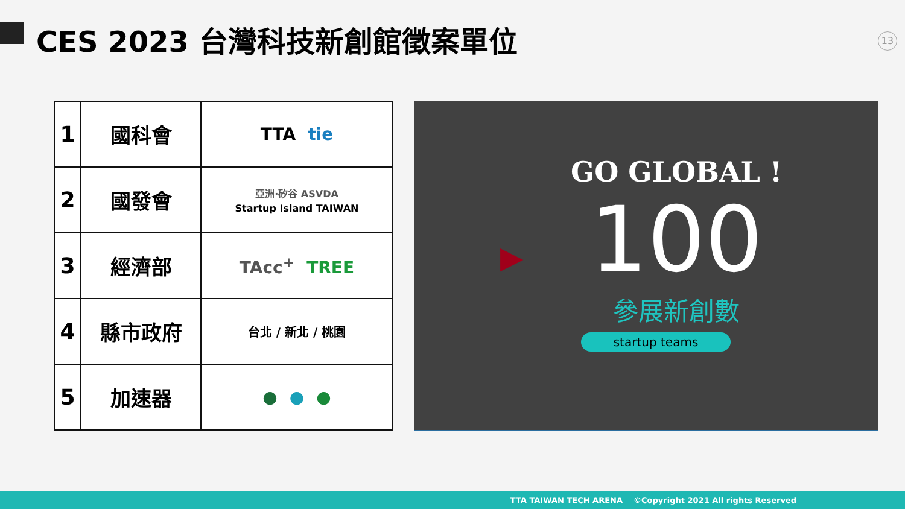CES 2023 台灣科技新創館徵案單位 13
| 1 | 國科會 | TTA tie |
| 2 | 國發會 | 亞洲·矽谷 ASVDA Startup Island TAIWAN |
| 3 | 經濟部 | TAcc<sup>+</sup> TREE |
| 4 | 縣市政府 | 台北 / 新北 / 桃園 |
| 5 | 加速器 | ● ● ● |
▶
GO GLOBAL !
100
參展新創數
startup teams
TTA TAIWAN TECH ARENA ©Copyright 2021 All rights Reserved